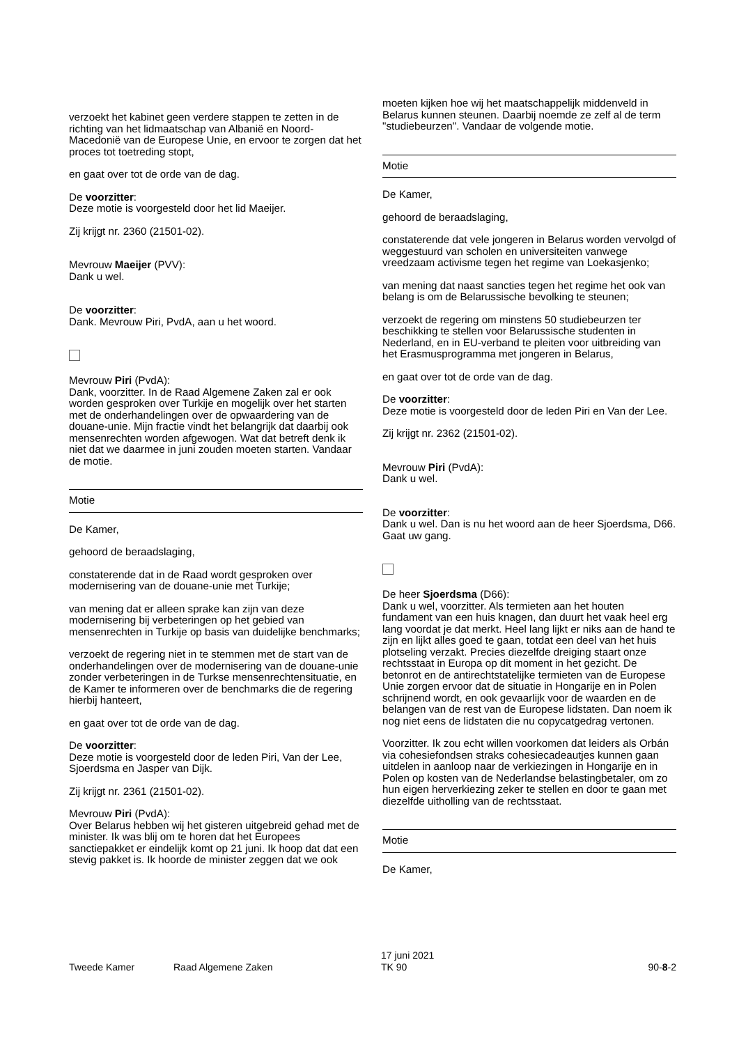verzoekt het kabinet geen verdere stappen te zetten in de richting van het lidmaatschap van Albanië en Noord-Macedonië van de Europese Unie, en ervoor te zorgen dat het proces tot toetreding stopt,
en gaat over tot de orde van de dag.
De voorzitter:
Deze motie is voorgesteld door het lid Maeijer.
Zij krijgt nr. 2360 (21501-02).
Mevrouw Maeijer (PVV):
Dank u wel.
De voorzitter:
Dank. Mevrouw Piri, PvdA, aan u het woord.
Mevrouw Piri (PvdA):
Dank, voorzitter. In de Raad Algemene Zaken zal er ook worden gesproken over Turkije en mogelijk over het starten met de onderhandelingen over de opwaardering van de douane-unie. Mijn fractie vindt het belangrijk dat daarbij ook mensenrechten worden afgewogen. Wat dat betreft denk ik niet dat we daarmee in juni zouden moeten starten. Vandaar de motie.
Motie
De Kamer,
gehoord de beraadslaging,
constaterende dat in de Raad wordt gesproken over modernisering van de douane-unie met Turkije;
van mening dat er alleen sprake kan zijn van deze modernisering bij verbeteringen op het gebied van mensenrechten in Turkije op basis van duidelijke benchmarks;
verzoekt de regering niet in te stemmen met de start van de onderhandelingen over de modernisering van de douane-unie zonder verbeteringen in de Turkse mensenrechtensituatie, en de Kamer te informeren over de benchmarks die de regering hierbij hanteert,
en gaat over tot de orde van de dag.
De voorzitter:
Deze motie is voorgesteld door de leden Piri, Van der Lee, Sjoerdsma en Jasper van Dijk.
Zij krijgt nr. 2361 (21501-02).
Mevrouw Piri (PvdA):
Over Belarus hebben wij het gisteren uitgebreid gehad met de minister. Ik was blij om te horen dat het Europees sanctiepakket er eindelijk komt op 21 juni. Ik hoop dat dat een stevig pakket is. Ik hoorde de minister zeggen dat we ook
moeten kijken hoe wij het maatschappelijk middenveld in Belarus kunnen steunen. Daarbij noemde ze zelf al de term "studiebeurzen". Vandaar de volgende motie.
Motie
De Kamer,
gehoord de beraadslaging,
constaterende dat vele jongeren in Belarus worden vervolgd of weggestuurd van scholen en universiteiten vanwege vreedzaam activisme tegen het regime van Loekasjenko;
van mening dat naast sancties tegen het regime het ook van belang is om de Belarussische bevolking te steunen;
verzoekt de regering om minstens 50 studiebeurzen ter beschikking te stellen voor Belarussische studenten in Nederland, en in EU-verband te pleiten voor uitbreiding van het Erasmusprogramma met jongeren in Belarus,
en gaat over tot de orde van de dag.
De voorzitter:
Deze motie is voorgesteld door de leden Piri en Van der Lee.
Zij krijgt nr. 2362 (21501-02).
Mevrouw Piri (PvdA):
Dank u wel.
De voorzitter:
Dank u wel. Dan is nu het woord aan de heer Sjoerdsma, D66. Gaat uw gang.
De heer Sjoerdsma (D66):
Dank u wel, voorzitter. Als termieten aan het houten fundament van een huis knagen, dan duurt het vaak heel erg lang voordat je dat merkt. Heel lang lijkt er niks aan de hand te zijn en lijkt alles goed te gaan, totdat een deel van het huis plotseling verzakt. Precies diezelfde dreiging staart onze rechtsstaat in Europa op dit moment in het gezicht. De betonrot en de antirechtstatelijke termieten van de Europese Unie zorgen ervoor dat de situatie in Hongarije en in Polen schrijnend wordt, en ook gevaarlijk voor de waarden en de belangen van de rest van de Europese lidstaten. Dan noem ik nog niet eens de lidstaten die nu copycatgedrag vertonen.
Voorzitter. Ik zou echt willen voorkomen dat leiders als Orbán via cohesiefondsen straks cohesiecadeautjes kunnen gaan uitdelen in aanloop naar de verkiezingen in Hongarije en in Polen op kosten van de Nederlandse belastingbetaler, om zo hun eigen herverkiezing zeker te stellen en door te gaan met diezelfde uitholling van de rechtsstaat.
Motie
De Kamer,
Tweede Kamer Raad Algemene Zaken 17 juni 2021
TK 90 90-8-2